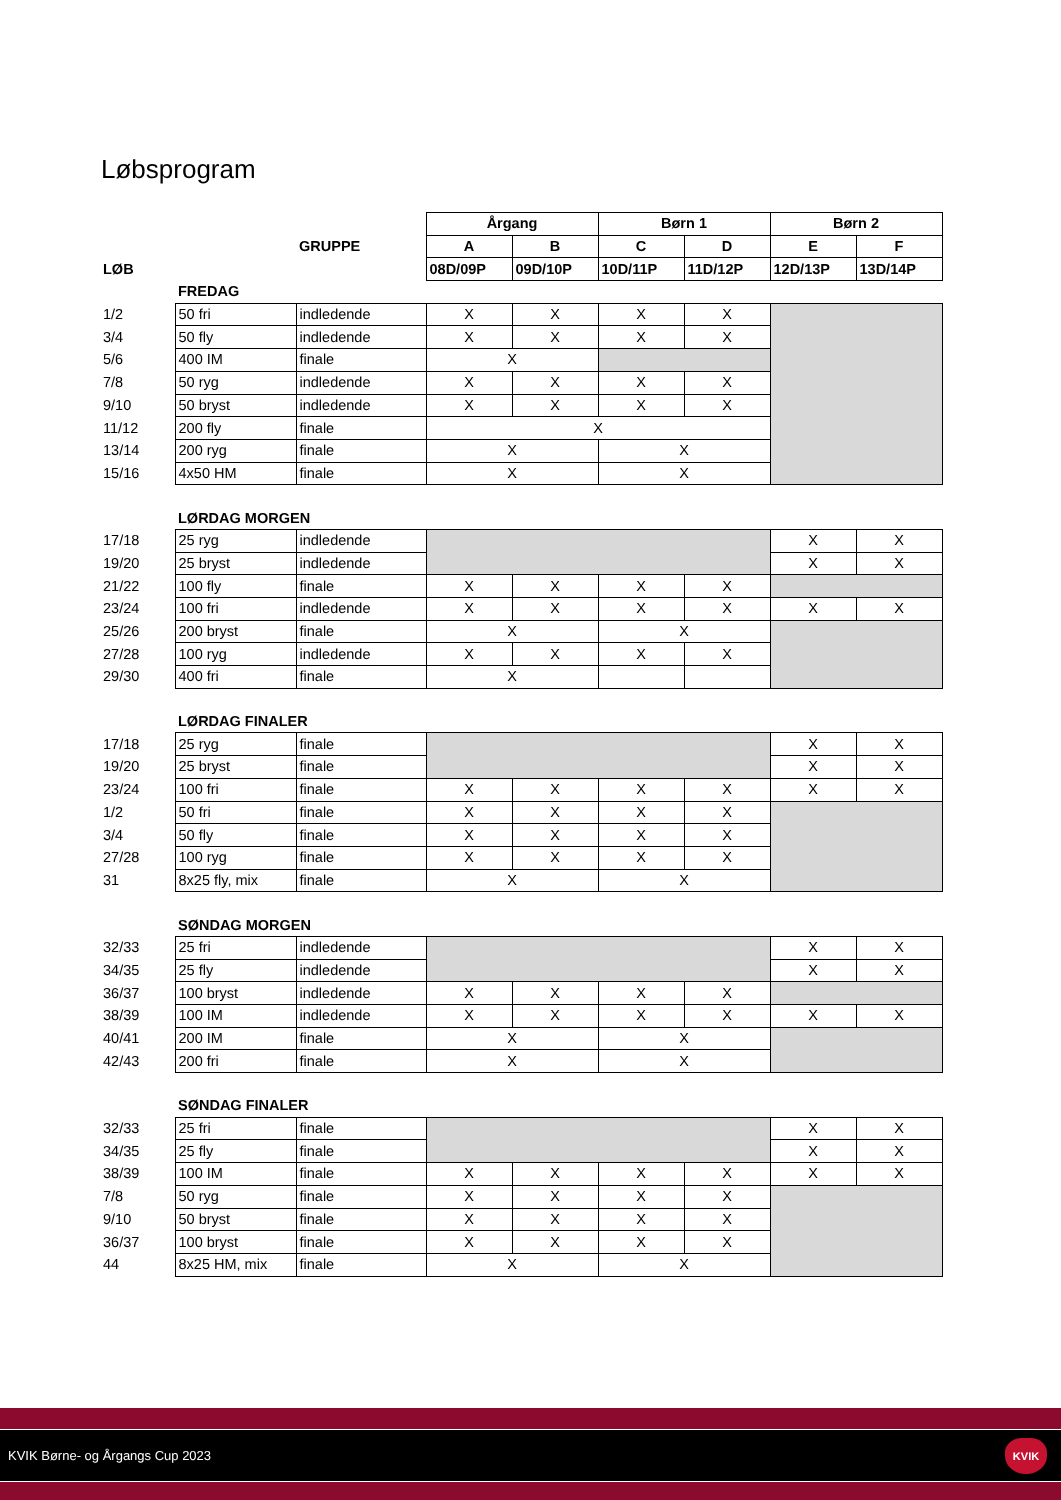Løbsprogram
| | | | Årgang | | Børn 1 | | Børn 2 | |
| | | GRUPPE | A | B | C | D | E | F |
| LØB | | | 08D/09P | 09D/10P | 10D/11P | 11D/12P | 12D/13P | 13D/14P |
| | FREDAG | | | | | | | |
| 1/2 | 50 fri | indledende | X | X | X | X | | |
| 3/4 | 50 fly | indledende | X | X | X | X | | |
| 5/6 | 400 IM | finale | X | | | | | |
| 7/8 | 50 ryg | indledende | X | X | X | X | | |
| 9/10 | 50 bryst | indledende | X | X | X | X | | |
| 11/12 | 200 fly | finale | X | | | | | |
| 13/14 | 200 ryg | finale | X | | X | | | |
| 15/16 | 4x50 HM | finale | X | | X | | | |
| | LØRDAG MORGEN | | | | | | | |
| 17/18 | 25 ryg | indledende | | | | | X | X |
| 19/20 | 25 bryst | indledende | | | | | X | X |
| 21/22 | 100 fly | finale | X | X | X | X | | |
| 23/24 | 100 fri | indledende | X | X | X | X | X | X |
| 25/26 | 200 bryst | finale | X | | X | | | |
| 27/28 | 100 ryg | indledende | X | X | X | X | | |
| 29/30 | 400 fri | finale | X | | | | | |
| | LØRDAG FINALER | | | | | | | |
| 17/18 | 25 ryg | finale | | | | | X | X |
| 19/20 | 25 bryst | finale | | | | | X | X |
| 23/24 | 100 fri | finale | X | X | X | X | X | X |
| 1/2 | 50 fri | finale | X | X | X | X | | |
| 3/4 | 50 fly | finale | X | X | X | X | | |
| 27/28 | 100 ryg | finale | X | X | X | X | | |
| 31 | 8x25 fly, mix | finale | X | | X | | | |
| | SØNDAG MORGEN | | | | | | | |
| 32/33 | 25 fri | indledende | | | | | X | X |
| 34/35 | 25 fly | indledende | | | | | X | X |
| 36/37 | 100 bryst | indledende | X | X | X | X | | |
| 38/39 | 100 IM | indledende | X | X | X | X | X | X |
| 40/41 | 200 IM | finale | X | | X | | | |
| 42/43 | 200 fri | finale | X | | X | | | |
| | SØNDAG FINALER | | | | | | | |
| 32/33 | 25 fri | finale | | | | | X | X |
| 34/35 | 25 fly | finale | | | | | X | X |
| 38/39 | 100 IM | finale | X | X | X | X | X | X |
| 7/8 | 50 ryg | finale | X | X | X | X | | |
| 9/10 | 50 bryst | finale | X | X | X | X | | |
| 36/37 | 100 bryst | finale | X | X | X | X | | |
| 44 | 8x25 HM, mix | finale | X | | X | | | |
KVIK Børne- og Årgangs Cup 2023
KVIK